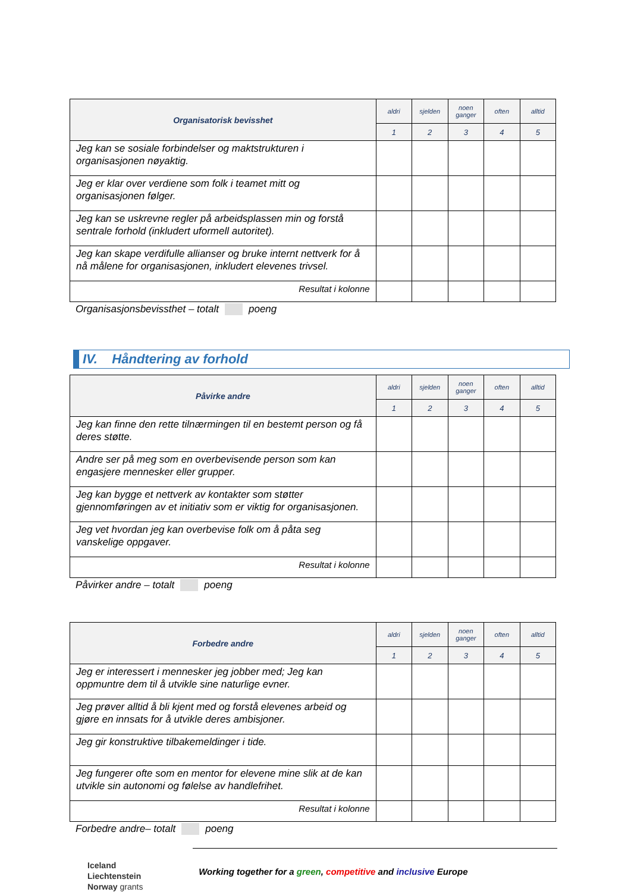| Organisatorisk bevisshet | aldri | sjelden | noen ganger | often | alltid |
| --- | --- | --- | --- | --- | --- |
| | 1 | 2 | 3 | 4 | 5 |
| Jeg kan se sosiale forbindelser og maktstrukturen i organisasjonen nøyaktig. | | | | | |
| Jeg er klar over verdiene som folk i teamet mitt og organisasjonen følger. | | | | | |
| Jeg kan se uskrevne regler på arbeidsplassen min og forstå sentrale forhold (inkludert uformell autoritet). | | | | | |
| Jeg kan skape verdifulle allianser og bruke internt nettverk for å nå målene for organisasjonen, inkludert elevenes trivsel. | | | | | |
| Resultat i kolonne | | | | | |
Organisasjonsbevissthet – totalt poeng
IV. Håndtering av forhold
| Påvirke andre | aldri | sjelden | noen ganger | often | alltid |
| --- | --- | --- | --- | --- | --- |
| | 1 | 2 | 3 | 4 | 5 |
| Jeg kan finne den rette tilnærmingen til en bestemt person og få deres støtte. | | | | | |
| Andre ser på meg som en overbevisende person som kan engasjere mennesker eller grupper. | | | | | |
| Jeg kan bygge et nettverk av kontakter som støtter gjennomføringen av et initiativ som er viktig for organisasjonen. | | | | | |
| Jeg vet hvordan jeg kan overbevise folk om å påta seg vanskelige oppgaver. | | | | | |
| Resultat i kolonne | | | | | |
Påvirker andre – totalt poeng
| Forbedre andre | aldri | sjelden | noen ganger | often | alltid |
| --- | --- | --- | --- | --- | --- |
| | 1 | 2 | 3 | 4 | 5 |
| Jeg er interessert i mennesker jeg jobber med; Jeg kan oppmuntre dem til å utvikle sine naturlige evner. | | | | | |
| Jeg prøver alltid å bli kjent med og forstå elevenes arbeid og gjøre en innsats for å utvikle deres ambisjoner. | | | | | |
| Jeg gir konstruktive tilbakemeldinger i tide. | | | | | |
| Jeg fungerer ofte som en mentor for elevene mine slik at de kan utvikle sin autonomi og følelse av handlefrihet. | | | | | |
| Resultat i kolonne | | | | | |
Forbedre andre– totalt poeng
Iceland
Liechtenstein
Norway grants
Working together for a green, competitive and inclusive Europe